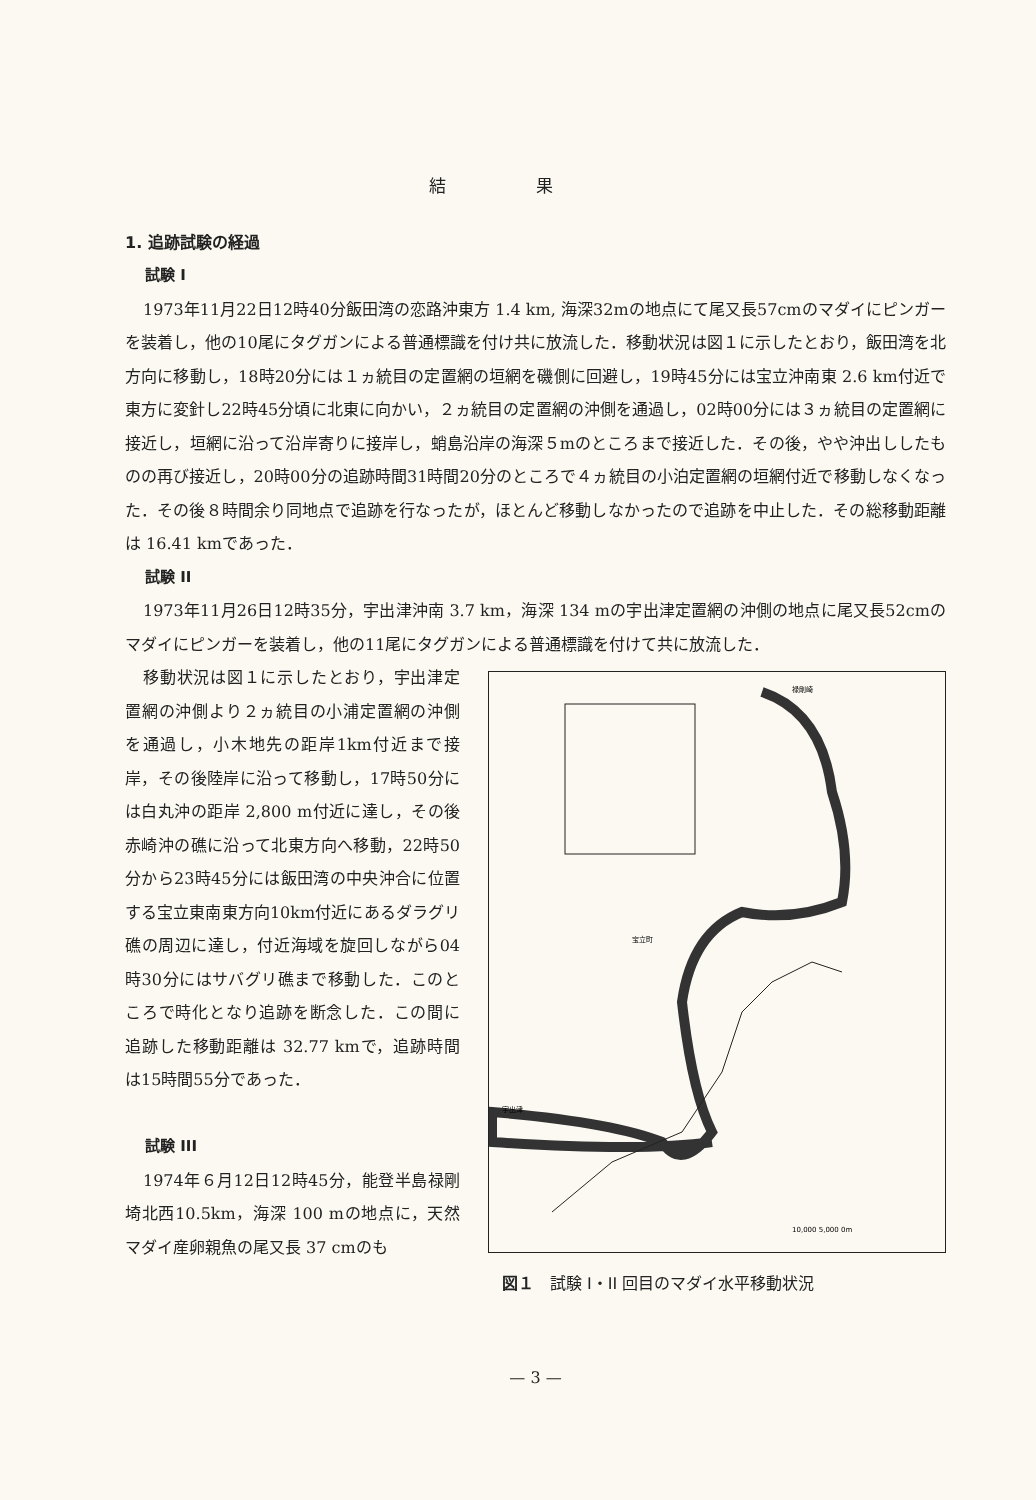結果
1. 追跡試験の経過
試験 I
1973年11月22日12時40分飯田湾の恋路沖東方 1.4 km, 海深32mの地点にて尾又長57cmのマダイにピンガーを装着し，他の10尾にタグガンによる普通標識を付け共に放流した．移動状況は図１に示したとおり，飯田湾を北方向に移動し，18時20分には１ヵ統目の定置網の垣網を磯側に回避し，19時45分には宝立沖南東 2.6 km付近で東方に変針し22時45分頃に北東に向かい，２ヵ統目の定置網の沖側を通過し，02時00分には３ヵ統目の定置網に接近し，垣網に沿って沿岸寄りに接岸し，蛸島沿岸の海深５mのところまで接近した．その後，やや沖出ししたものの再び接近し，20時00分の追跡時間31時間20分のところで４ヵ統目の小泊定置網の垣網付近で移動しなくなった．その後８時間余り同地点で追跡を行なったが，ほとんど移動しなかったので追跡を中止した．その総移動距離は 16.41 kmであった．
試験 II
1973年11月26日12時35分，宇出津沖南 3.7 km，海深 134 mの宇出津定置網の沖側の地点に尾又長52cmのマダイにピンガーを装着し，他の11尾にタグガンによる普通標識を付けて共に放流した．
移動状況は図１に示したとおり，宇出津定置網の沖側より２ヵ統目の小浦定置網の沖側を通過し，小木地先の距岸1km付近まで接岸，その後陸岸に沿って移動し，17時50分には白丸沖の距岸 2,800 m付近に達し，その後赤崎沖の礁に沿って北東方向へ移動，22時50分から23時45分には飯田湾の中央沖合に位置する宝立東南東方向10km付近にあるダラグリ礁の周辺に達し，付近海域を旋回しながら04時30分にはサバグリ礁まで移動した．このところで時化となり追跡を断念した．この間に追跡した移動距離は 32.77 kmで，追跡時間は15時間55分であった．
試験 III
1974年６月12日12時45分，能登半島禄剛埼北西10.5km，海深 100 mの地点に，天然マダイ産卵親魚の尾又長 37 cmのも
禄剛崎
宝立町
宇出津
10,000 5,000 0m
図１　試験 I・II 回目のマダイ水平移動状況
— 3 —